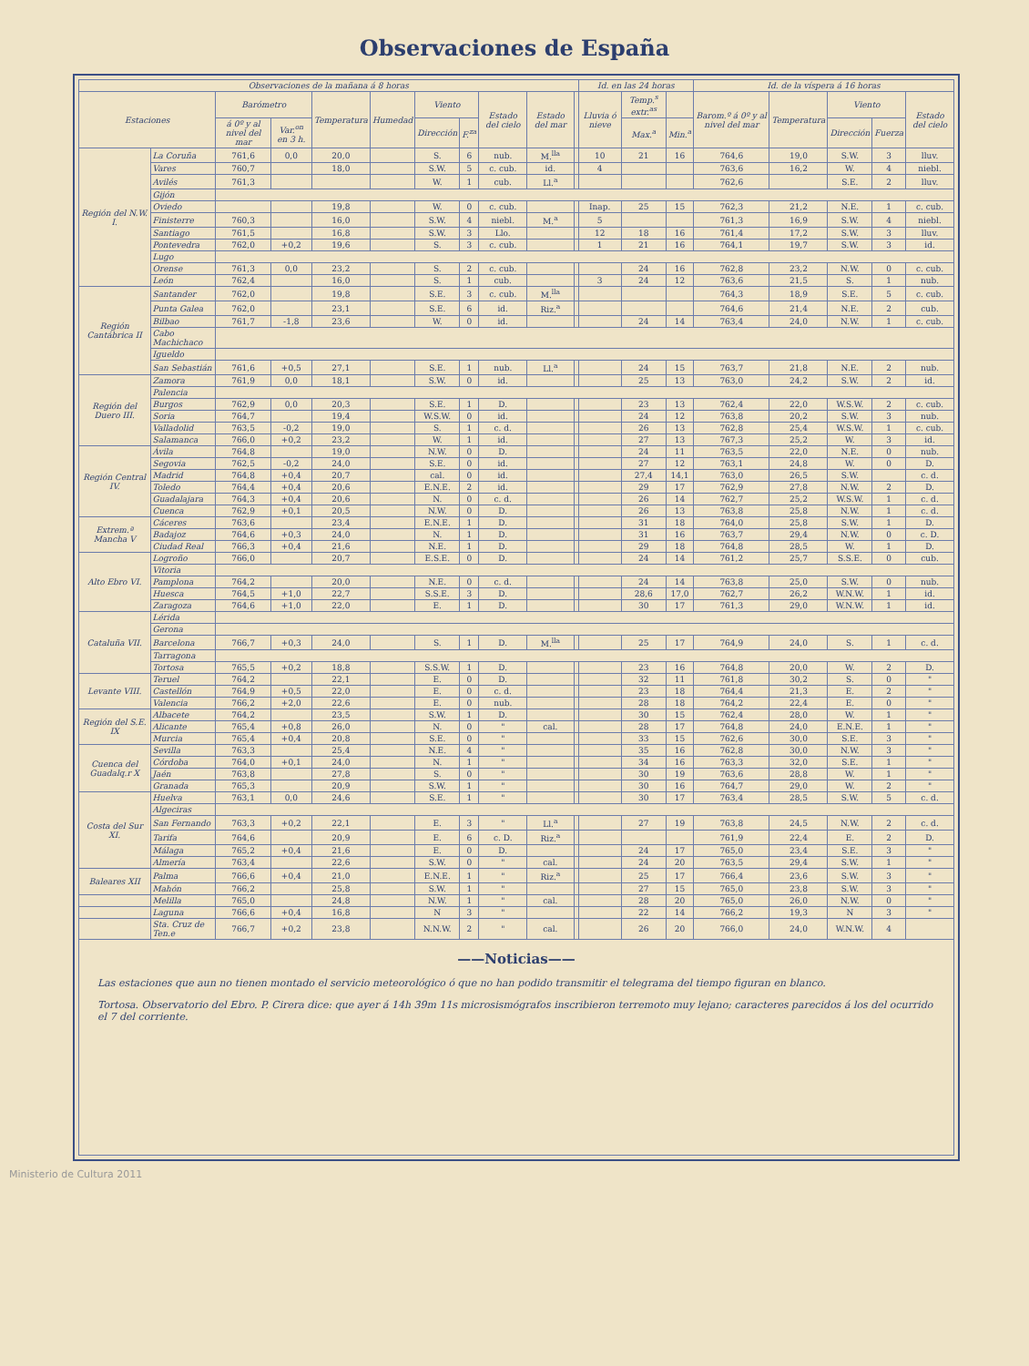Observaciones de España
| Observaciones de la mañana á 8 horas | | | | | | | | | | | Id. en las 24 horas | | | Id. de la víspera á 16 horas | | | | |
| --- | --- | --- | --- | --- | --- | --- | --- | --- | --- | --- | --- | --- | --- | --- | --- | --- | --- | --- |
| Estaciones | | Barómetro | | Temperatura | Humedad | Viento | | Estado del cielo | Estado del mar | | Lluvia ó nieve | Temp.<sup>s</sup> extr.<sup>as</sup> | | Barom.º á 0º y al nivel del mar | Temperatura | Viento | | Estado del cielo |
| | | á 0º y al nivel del mar | Var.<sup>on</sup> en 3 h. | | | Dirección | F.<sup>za</sup> | | | | | Max.<sup>a</sup> | Min.<sup>a</sup> | | | Dirección | Fuerza | |
| Región del N.W. I. | La Coruña | 761,6 | 0,0 | 20,0 | | S. | 6 | nub. | M.<sup>lla</sup> | | 10 | 21 | 16 | 764,6 | 19,0 | S.W. | 3 | lluv. |
| | Vares | 760,7 | | 18,0 | | S.W. | 5 | c. cub. | id. | | 4 | | | 763,6 | 16,2 | W. | 4 | niebl. |
| | Avilés | 761,3 | | | | W. | 1 | cub. | Ll.<sup>a</sup> | | | | | 762,6 | | S.E. | 2 | lluv. |
| | Gijón | | | | | | | | | | | | | | | | | |
| | Oviedo | | | 19,8 | | W. | 0 | c. cub. | | | Inap. | 25 | 15 | 762,3 | 21,2 | N.E. | 1 | c. cub. |
| | Finisterre | 760,3 | | 16,0 | | S.W. | 4 | niebl. | M.<sup>a</sup> | | 5 | | | 761,3 | 16,9 | S.W. | 4 | niebl. |
| | Santiago | 761,5 | | 16,8 | | S.W. | 3 | Llo. | | | 12 | 18 | 16 | 761,4 | 17,2 | S.W. | 3 | lluv. |
| | Pontevedra | 762,0 | +0,2 | 19,6 | | S. | 3 | c. cub. | | | 1 | 21 | 16 | 764,1 | 19,7 | S.W. | 3 | id. |
| | Lugo | | | | | | | | | | | | | | | | | |
| | Orense | 761,3 | 0,0 | 23,2 | | S. | 2 | c. cub. | | | | 24 | 16 | 762,8 | 23,2 | N.W. | 0 | c. cub. |
| | León | 762,4 | | 16,0 | | S. | 1 | cub. | | | 3 | 24 | 12 | 763,6 | 21,5 | S. | 1 | nub. |
| Región Cantábrica II | Santander | 762,0 | | 19,8 | | S.E. | 3 | c. cub. | M.<sup>lla</sup> | | | | | 764,3 | 18,9 | S.E. | 5 | c. cub. |
| | Punta Galea | 762,0 | | 23,1 | | S.E. | 6 | id. | Riz.<sup>a</sup> | | | | | 764,6 | 21,4 | N.E. | 2 | cub. |
| | Bilbao | 761,7 | -1,8 | 23,6 | | W. | 0 | id. | | | | 24 | 14 | 763,4 | 24,0 | N.W. | 1 | c. cub. |
| | Cabo Machichaco | | | | | | | | | | | | | | | | | |
| | Igueldo | | | | | | | | | | | | | | | | | |
| | San Sebastián | 761,6 | +0,5 | 27,1 | | S.E. | 1 | nub. | Ll.<sup>a</sup> | | | 24 | 15 | 763,7 | 21,8 | N.E. | 2 | nub. |
| Región del Duero III. | Zamora | 761,9 | 0,0 | 18,1 | | S.W. | 0 | id. | | | | 25 | 13 | 763,0 | 24,2 | S.W. | 2 | id. |
| | Palencia | | | | | | | | | | | | | | | | | |
| | Burgos | 762,9 | 0,0 | 20,3 | | S.E. | 1 | D. | | | | 23 | 13 | 762,4 | 22,0 | W.S.W. | 2 | c. cub. |
| | Soria | 764,7 | | 19,4 | | W.S.W. | 0 | id. | | | | 24 | 12 | 763,8 | 20,2 | S.W. | 3 | nub. |
| | Valladolid | 763,5 | -0,2 | 19,0 | | S. | 1 | c. d. | | | | 26 | 13 | 762,8 | 25,4 | W.S.W. | 1 | c. cub. |
| | Salamanca | 766,0 | +0,2 | 23,2 | | W. | 1 | id. | | | | 27 | 13 | 767,3 | 25,2 | W. | 3 | id. |
| Región Central IV. | Ávila | 764,8 | | 19,0 | | N.W. | 0 | D. | | | | 24 | 11 | 763,5 | 22,0 | N.E. | 0 | nub. |
| | Segovia | 762,5 | -0,2 | 24,0 | | S.E. | 0 | id. | | | | 27 | 12 | 763,1 | 24,8 | W. | 0 | D. |
| | Madrid | 764,8 | +0,4 | 20,7 | | cal. | 0 | id. | | | | 27,4 | 14,1 | 763,0 | 26,5 | S.W. | | c. d. |
| | Toledo | 764,4 | +0,4 | 20,6 | | E.N.E. | 2 | id. | | | | 29 | 17 | 762,9 | 27,8 | N.W. | 2 | D. |
| | Guadalajara | 764,3 | +0,4 | 20,6 | | N. | 0 | c. d. | | | | 26 | 14 | 762,7 | 25,2 | W.S.W. | 1 | c. d. |
| | Cuenca | 762,9 | +0,1 | 20,5 | | N.W. | 0 | D. | | | | 26 | 13 | 763,8 | 25,8 | N.W. | 1 | c. d. |
| Extrem.ª Mancha V | Cáceres | 763,6 | | 23,4 | | E.N.E. | 1 | D. | | | | 31 | 18 | 764,0 | 25,8 | S.W. | 1 | D. |
| | Badajoz | 764,6 | +0,3 | 24,0 | | N. | 1 | D. | | | | 31 | 16 | 763,7 | 29,4 | N.W. | 0 | c. D. |
| | Ciudad Real | 766,3 | +0,4 | 21,6 | | N.E. | 1 | D. | | | | 29 | 18 | 764,8 | 28,5 | W. | 1 | D. |
| Alto Ebro VI. | Logroño | 766,0 | | 20,7 | | E.S.E. | 0 | D. | | | | 24 | 14 | 761,2 | 25,7 | S.S.E. | 0 | cub. |
| | Vitoria | | | | | | | | | | | | | | | | | |
| | Pamplona | 764,2 | | 20,0 | | N.E. | 0 | c. d. | | | | 24 | 14 | 763,8 | 25,0 | S.W. | 0 | nub. |
| | Huesca | 764,5 | +1,0 | 22,7 | | S.S.E. | 3 | D. | | | | 28,6 | 17,0 | 762,7 | 26,2 | W.N.W. | 1 | id. |
| | Zaragoza | 764,6 | +1,0 | 22,0 | | E. | 1 | D. | | | | 30 | 17 | 761,3 | 29,0 | W.N.W. | 1 | id. |
| Cataluña VII. | Lérida | | | | | | | | | | | | | | | | | |
| | Gerona | | | | | | | | | | | | | | | | | |
| | Barcelona | 766,7 | +0,3 | 24,0 | | S. | 1 | D. | M.<sup>lla</sup> | | | 25 | 17 | 764,9 | 24,0 | S. | 1 | c. d. |
| | Tarragona | | | | | | | | | | | | | | | | | |
| | Tortosa | 765,5 | +0,2 | 18,8 | | S.S.W. | 1 | D. | | | | 23 | 16 | 764,8 | 20,0 | W. | 2 | D. |
| Levante VIII. | Teruel | 764,2 | | 22,1 | | E. | 0 | D. | | | | 32 | 11 | 761,8 | 30,2 | S. | 0 | " |
| | Castellón | 764,9 | +0,5 | 22,0 | | E. | 0 | c. d. | | | | 23 | 18 | 764,4 | 21,3 | E. | 2 | " |
| | Valencia | 766,2 | +2,0 | 22,6 | | E. | 0 | nub. | | | | 28 | 18 | 764,2 | 22,4 | E. | 0 | " |
| Región del S.E. IX | Albacete | 764,2 | | 23,5 | | S.W. | 1 | D. | | | | 30 | 15 | 762,4 | 28,0 | W. | 1 | " |
| | Alicante | 765,4 | +0,8 | 26,0 | | N. | 0 | " | cal. | | | 28 | 17 | 764,8 | 24,0 | E.N.E. | 1 | " |
| | Murcia | 765,4 | +0,4 | 20,8 | | S.E. | 0 | " | | | | 33 | 15 | 762,6 | 30,0 | S.E. | 3 | " |
| Cuenca del Guadalq.r X | Sevilla | 763,3 | | 25,4 | | N.E. | 4 | " | | | | 35 | 16 | 762,8 | 30,0 | N.W. | 3 | " |
| | Córdoba | 764,0 | +0,1 | 24,0 | | N. | 1 | " | | | | 34 | 16 | 763,3 | 32,0 | S.E. | 1 | " |
| | Jaén | 763,8 | | 27,8 | | S. | 0 | " | | | | 30 | 19 | 763,6 | 28,8 | W. | 1 | " |
| | Granada | 765,3 | | 20,9 | | S.W. | 1 | " | | | | 30 | 16 | 764,7 | 29,0 | W. | 2 | " |
| Costa del Sur XI. | Huelva | 763,1 | 0,0 | 24,6 | | S.E. | 1 | " | | | | 30 | 17 | 763,4 | 28,5 | S.W. | 5 | c. d. |
| | Algeciras | | | | | | | | | | | | | | | | | |
| | San Fernando | 763,3 | +0,2 | 22,1 | | E. | 3 | " | Ll.<sup>a</sup> | | | 27 | 19 | 763,8 | 24,5 | N.W. | 2 | c. d. |
| | Tarifa | 764,6 | | 20,9 | | E. | 6 | c. D. | Riz.<sup>a</sup> | | | | | 761,9 | 22,4 | E. | 2 | D. |
| | Málaga | 765,2 | +0,4 | 21,6 | | E. | 0 | D. | | | | 24 | 17 | 765,0 | 23,4 | S.E. | 3 | " |
| | Almería | 763,4 | | 22,6 | | S.W. | 0 | " | cal. | | | 24 | 20 | 763,5 | 29,4 | S.W. | 1 | " |
| Baleares XII | Palma | 766,6 | +0,4 | 21,0 | | E.N.E. | 1 | " | Riz.<sup>a</sup> | | | 25 | 17 | 766,4 | 23,6 | S.W. | 3 | " |
| | Mahón | 766,2 | | 25,8 | | S.W. | 1 | " | | | | 27 | 15 | 765,0 | 23,8 | S.W. | 3 | " |
| | Melilla | 765,0 | | 24,8 | | N.W. | 1 | " | cal. | | | 28 | 20 | 765,0 | 26,0 | N.W. | 0 | " |
| | Laguna | 766,6 | +0,4 | 16,8 | | N | 3 | " | | | | 22 | 14 | 766,2 | 19,3 | N | 3 | " |
| | Sta. Cruz de Ten.e | 766,7 | +0,2 | 23,8 | | N.N.W. | 2 | " | cal. | | | 26 | 20 | 766,0 | 24,0 | W.N.W. | 4 | |
——Noticias——
Las estaciones que aun no tienen montado el servicio meteorológico ó que no han podido transmitir el telegrama del tiempo figuran en blanco.
Tortosa. Observatorio del Ebro. P. Cirera dice: que ayer á 14h 39m 11s microsismógrafos inscribieron terremoto muy lejano; caracteres parecidos á los del ocurrido el 7 del corriente.
Ministerio de Cultura 2011